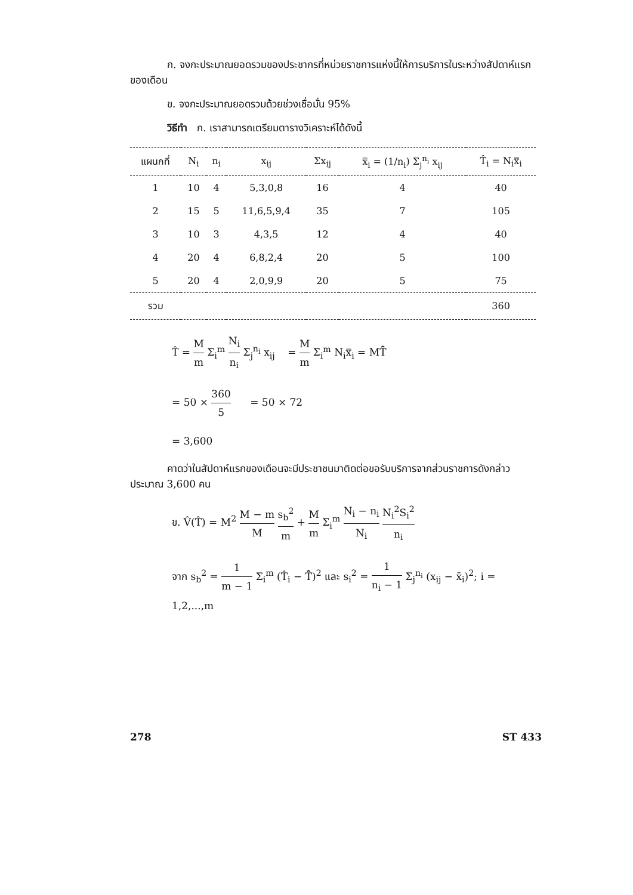ก. จงกะประมาณยอดรวมของประชากรที่หน่วยราชการแห่งนี้ให้การบริการในระหว่างสัปดาห์แรกของเดือน
ข. จงกะประมาณยอดรวมด้วยช่วงเชื่อมั่น 95%
วิธีทำ ก. เราสามารถเตรียมตารางวิเคราะห์ได้ดังนี้
| แผนกที่ | N<sub>i</sub> | n<sub>i</sub> | x<sub>ij</sub> | Σx<sub>ij</sub> | x̿<sub>i</sub> = (1/n<sub>i</sub>) Σ<sub>j</sub><sup>n<sub>i</sub></sup> x<sub>ij</sub> | T̂<sub>i</sub> = N<sub>i</sub>x̿<sub>i</sub> |
| --- | --- | --- | --- | --- | --- | --- |
| 1 | 10 | 4 | 5,3,0,8 | 16 | 4 | 40 |
| 2 | 15 | 5 | 11,6,5,9,4 | 35 | 7 | 105 |
| 3 | 10 | 3 | 4,3,5 | 12 | 4 | 40 |
| 4 | 20 | 4 | 6,8,2,4 | 20 | 5 | 100 |
| 5 | 20 | 4 | 2,0,9,9 | 20 | 5 | 75 |
| รวม | | | | | | 360 |
T̂ = M m Σ<sub>i</sub><sup>m</sup> N<sub>i</sub> n<sub>i</sub> Σ<sub>j</sub><sup>n<sub>i</sub></sup> x<sub>ij</sub> = M m Σ<sub>i</sub><sup>m</sup> N<sub>i</sub>x̿<sub>i</sub> = MT̄̂
= 50 × 360 5 = 50 × 72
= 3,600
คาดว่าในสัปดาห์แรกของเดือนจะมีประชาชนมาติดต่อขอรับบริการจากส่วนราชการดังกล่าวประมาณ 3,600 คน
ข. V̂(T̂) = M<sup>2</sup> M − m M s<sub>b</sub><sup>2</sup> m + M m Σ<sub>i</sub><sup>m</sup> N<sub>i</sub> − n<sub>i</sub> N<sub>i</sub> N<sub>i</sub><sup>2</sup>S<sub>i</sub><sup>2</sup> n<sub>i</sub>
จาก s<sub>b</sub><sup>2</sup> = 1 m − 1 Σ<sub>i</sub><sup>m</sup> (T̂<sub>i</sub> − T̄̂)<sup>2</sup> และ s<sub>i</sub><sup>2</sup> = 1 n<sub>i</sub> − 1 Σ<sub>j</sub><sup>n<sub>i</sub></sup> (x<sub>ij</sub> − x̄<sub>i</sub>)<sup>2</sup>; i = 1,2,...,m
278 ST 433